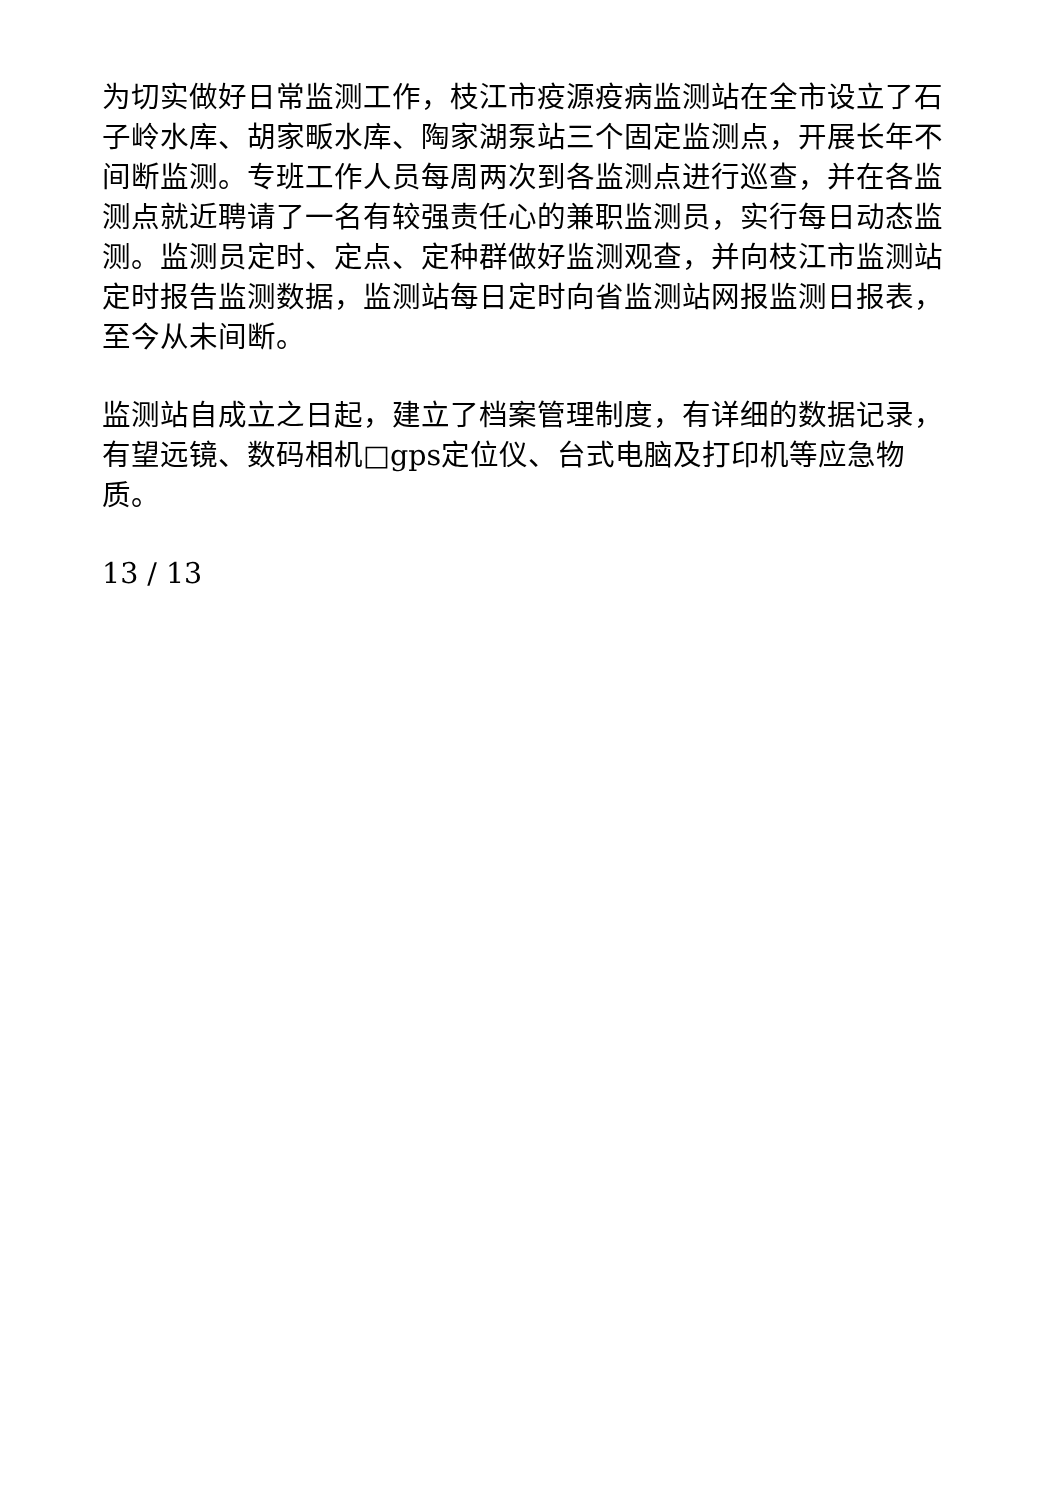为切实做好日常监测工作，枝江市疫源疫病监测站在全市设立了石子岭水库、胡家畈水库、陶家湖泵站三个固定监测点，开展长年不间断监测。专班工作人员每周两次到各监测点进行巡查，并在各监测点就近聘请了一名有较强责任心的兼职监测员，实行每日动态监测。监测员定时、定点、定种群做好监测观查，并向枝江市监测站定时报告监测数据，监测站每日定时向省监测站网报监测日报表，至今从未间断。
监测站自成立之日起，建立了档案管理制度，有详细的数据记录，有望远镜、数码相机□gps定位仪、台式电脑及打印机等应急物质。
13 / 13